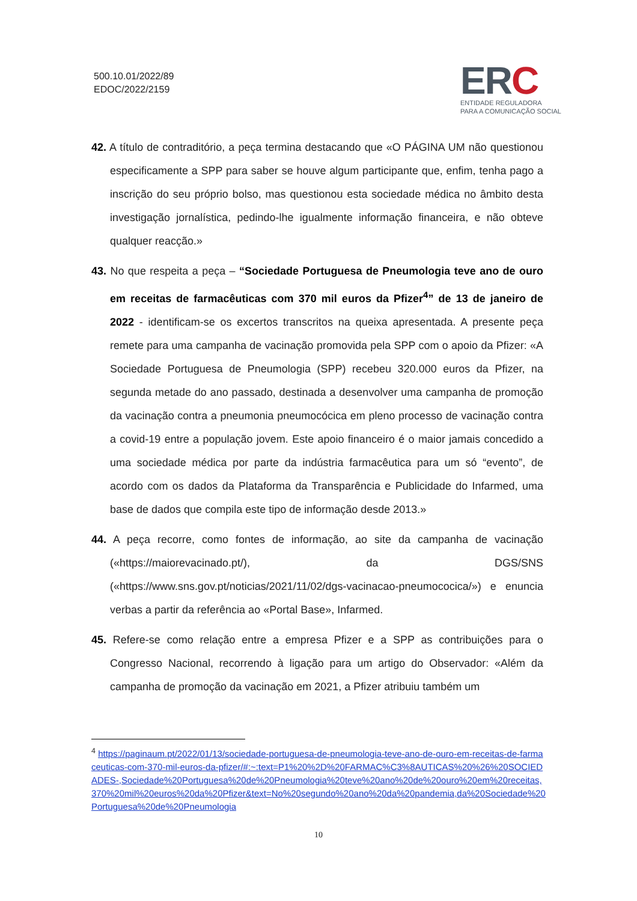500.10.01/2022/89
EDOC/2022/2159
ERC
ENTIDADE REGULADORA
PARA A COMUNICAÇÃO SOCIAL
42. A título de contraditório, a peça termina destacando que «O PÁGINA UM não questionou especificamente a SPP para saber se houve algum participante que, enfim, tenha pago a inscrição do seu próprio bolso, mas questionou esta sociedade médica no âmbito desta investigação jornalística, pedindo-lhe igualmente informação financeira, e não obteve qualquer reacção.»
43. No que respeita a peça – “Sociedade Portuguesa de Pneumologia teve ano de ouro em receitas de farmacêuticas com 370 mil euros da Pfizer<sup>4</sup>” de 13 de janeiro de 2022 - identificam-se os excertos transcritos na queixa apresentada. A presente peça remete para uma campanha de vacinação promovida pela SPP com o apoio da Pfizer: «A Sociedade Portuguesa de Pneumologia (SPP) recebeu 320.000 euros da Pfizer, na segunda metade do ano passado, destinada a desenvolver uma campanha de promoção da vacinação contra a pneumonia pneumocócica em pleno processo de vacinação contra a covid-19 entre a população jovem. Este apoio financeiro é o maior jamais concedido a uma sociedade médica por parte da indústria farmacêutica para um só “evento”, de acordo com os dados da Plataforma da Transparência e Publicidade do Infarmed, uma base de dados que compila este tipo de informação desde 2013.»
44. A peça recorre, como fontes de informação, ao site da campanha de vacinação («https://maiorevacinado.pt/), da DGS/SNS («https://www.sns.gov.pt/noticias/2021/11/02/dgs-vacinacao-pneumococica/») e enuncia verbas a partir da referência ao «Portal Base», Infarmed.
45. Refere-se como relação entre a empresa Pfizer e a SPP as contribuições para o Congresso Nacional, recorrendo à ligação para um artigo do Observador: «Além da campanha de promoção da vacinação em 2021, a Pfizer atribuiu também um
<sup>4</sup> https://paginaum.pt/2022/01/13/sociedade-portuguesa-de-pneumologia-teve-ano-de-ouro-em-receitas-de-farmaceuticas-com-370-mil-euros-da-pfizer/#:~:text=P1%20%2D%20FARMAC%C3%8AUTICAS%20%26%20SOCIEDADES-,Sociedade%20Portuguesa%20de%20Pneumologia%20teve%20ano%20de%20ouro%20em%20receitas,370%20mil%20euros%20da%20Pfizer&text=No%20segundo%20ano%20da%20pandemia,da%20Sociedade%20Portuguesa%20de%20Pneumologia
10